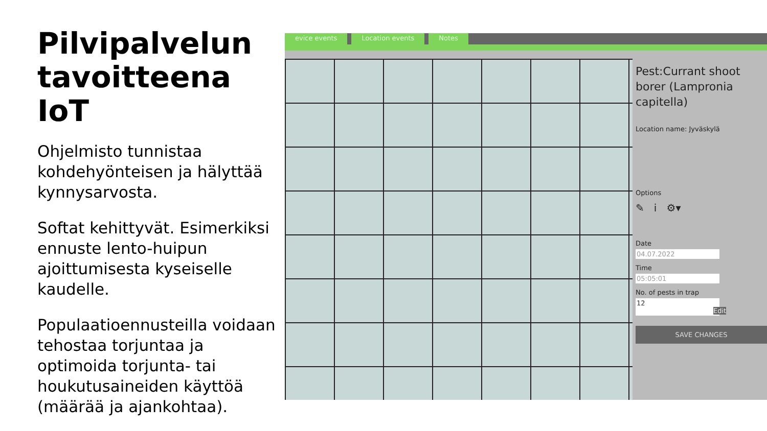Pilvipalvelun tavoitteena IoT
Ohjelmisto tunnistaa kohdehyönteisen ja hälyttää kynnysarvosta.
Softat kehittyvät. Esimerkiksi ennuste lento-huipun ajoittumisesta kyseiselle kaudelle.
Populaatioennusteilla voidaan tehostaa torjuntaa ja optimoida torjunta- tai houkutusaineiden käyttöä (määrää ja ajankohtaa).
evice events Location events Notes
Pest:Currant shoot borer (Lampronia capitella)
Location name: Jyväskylä
Options
✎ i ⚙▾
Date
04.07.2022
Time
05:05:01
No. of pests in trap
12 Edit
SAVE CHANGES